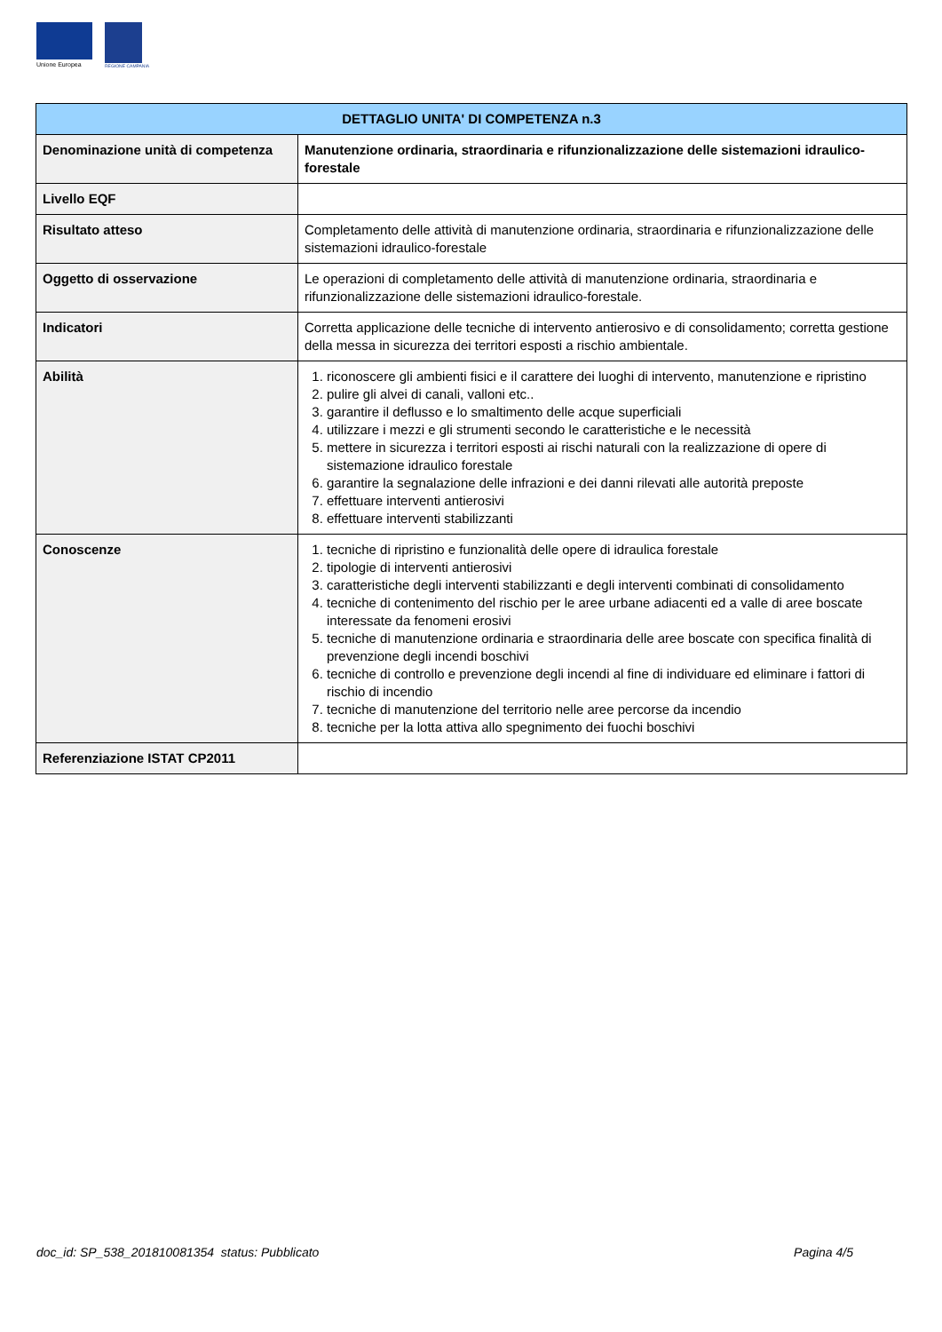Unione Europea
REGIONE CAMPANIA
| DETTAGLIO UNITA' DI COMPETENZA n.3 | |
| --- | --- |
| Denominazione unità di competenza | Manutenzione ordinaria, straordinaria e rifunzionalizzazione delle sistemazioni idraulico-forestale |
| Livello EQF | |
| Risultato atteso | Completamento delle attività di manutenzione ordinaria, straordinaria e rifunzionalizzazione delle sistemazioni idraulico-forestale |
| Oggetto di osservazione | Le operazioni di completamento delle attività di manutenzione ordinaria, straordinaria e rifunzionalizzazione delle sistemazioni idraulico-forestale. |
| Indicatori | Corretta applicazione delle tecniche di intervento antierosivo e di consolidamento; corretta gestione della messa in sicurezza dei territori esposti a rischio ambientale. |
| Abilità | 1. riconoscere gli ambienti fisici e il carattere dei luoghi di intervento, manutenzione e ripristino 2. pulire gli alvei di canali, valloni etc.. 3. garantire il deflusso e lo smaltimento delle acque superficiali 4. utilizzare i mezzi e gli strumenti secondo le caratteristiche e le necessità 5. mettere in sicurezza i territori esposti ai rischi naturali con la realizzazione di opere di sistemazione idraulico forestale 6. garantire la segnalazione delle infrazioni e dei danni rilevati alle autorità preposte 7. effettuare interventi antierosivi 8. effettuare interventi stabilizzanti |
| Conoscenze | 1. tecniche di ripristino e funzionalità delle opere di idraulica forestale 2. tipologie di interventi antierosivi 3. caratteristiche degli interventi stabilizzanti e degli interventi combinati di consolidamento 4. tecniche di contenimento del rischio per le aree urbane adiacenti ed a valle di aree boscate interessate da fenomeni erosivi 5. tecniche di manutenzione ordinaria e straordinaria delle aree boscate con specifica finalità di prevenzione degli incendi boschivi 6. tecniche di controllo e prevenzione degli incendi al fine di individuare ed eliminare i fattori di rischio di incendio 7. tecniche di manutenzione del territorio nelle aree percorse da incendio 8. tecniche per la lotta attiva allo spegnimento dei fuochi boschivi |
| Referenziazione ISTAT CP2011 | |
doc_id: SP_538_201810081354 status: Pubblicato Pagina 4/5